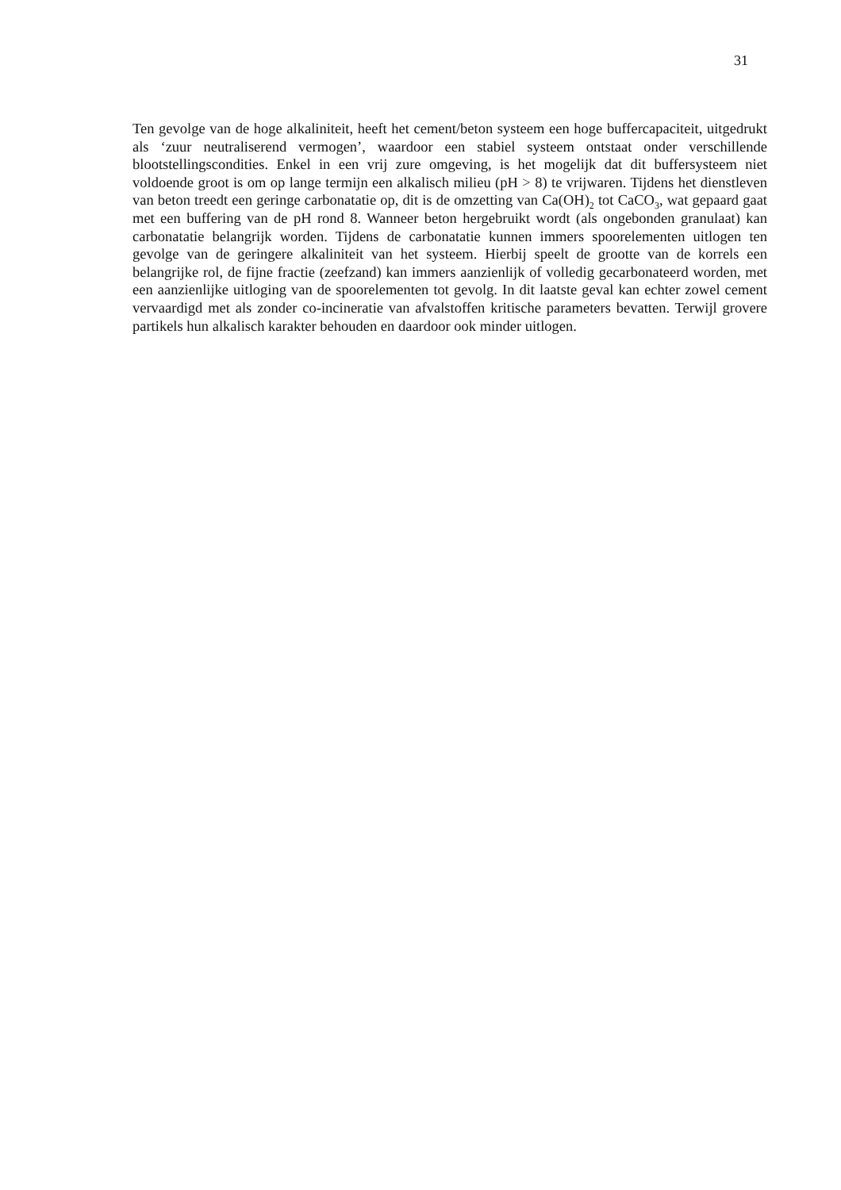31
Ten gevolge van de hoge alkaliniteit, heeft het cement/beton systeem een hoge buffercapaciteit, uitgedrukt als ‘zuur neutraliserend vermogen’, waardoor een stabiel systeem ontstaat onder verschillende blootstellingscondities. Enkel in een vrij zure omgeving, is het mogelijk dat dit buffersysteem niet voldoende groot is om op lange termijn een alkalisch milieu (pH > 8) te vrijwaren. Tijdens het dienstleven van beton treedt een geringe carbonatatie op, dit is de omzetting van Ca(OH)<sub>2</sub> tot CaCO<sub>3</sub>, wat gepaard gaat met een buffering van de pH rond 8. Wanneer beton hergebruikt wordt (als ongebonden granulaat) kan carbonatatie belangrijk worden. Tijdens de carbonatatie kunnen immers spoorelementen uitlogen ten gevolge van de geringere alkaliniteit van het systeem. Hierbij speelt de grootte van de korrels een belangrijke rol, de fijne fractie (zeefzand) kan immers aanzienlijk of volledig gecarbonateerd worden, met een aanzienlijke uitloging van de spoorelementen tot gevolg. In dit laatste geval kan echter zowel cement vervaardigd met als zonder co-incineratie van afvalstoffen kritische parameters bevatten. Terwijl grovere partikels hun alkalisch karakter behouden en daardoor ook minder uitlogen.